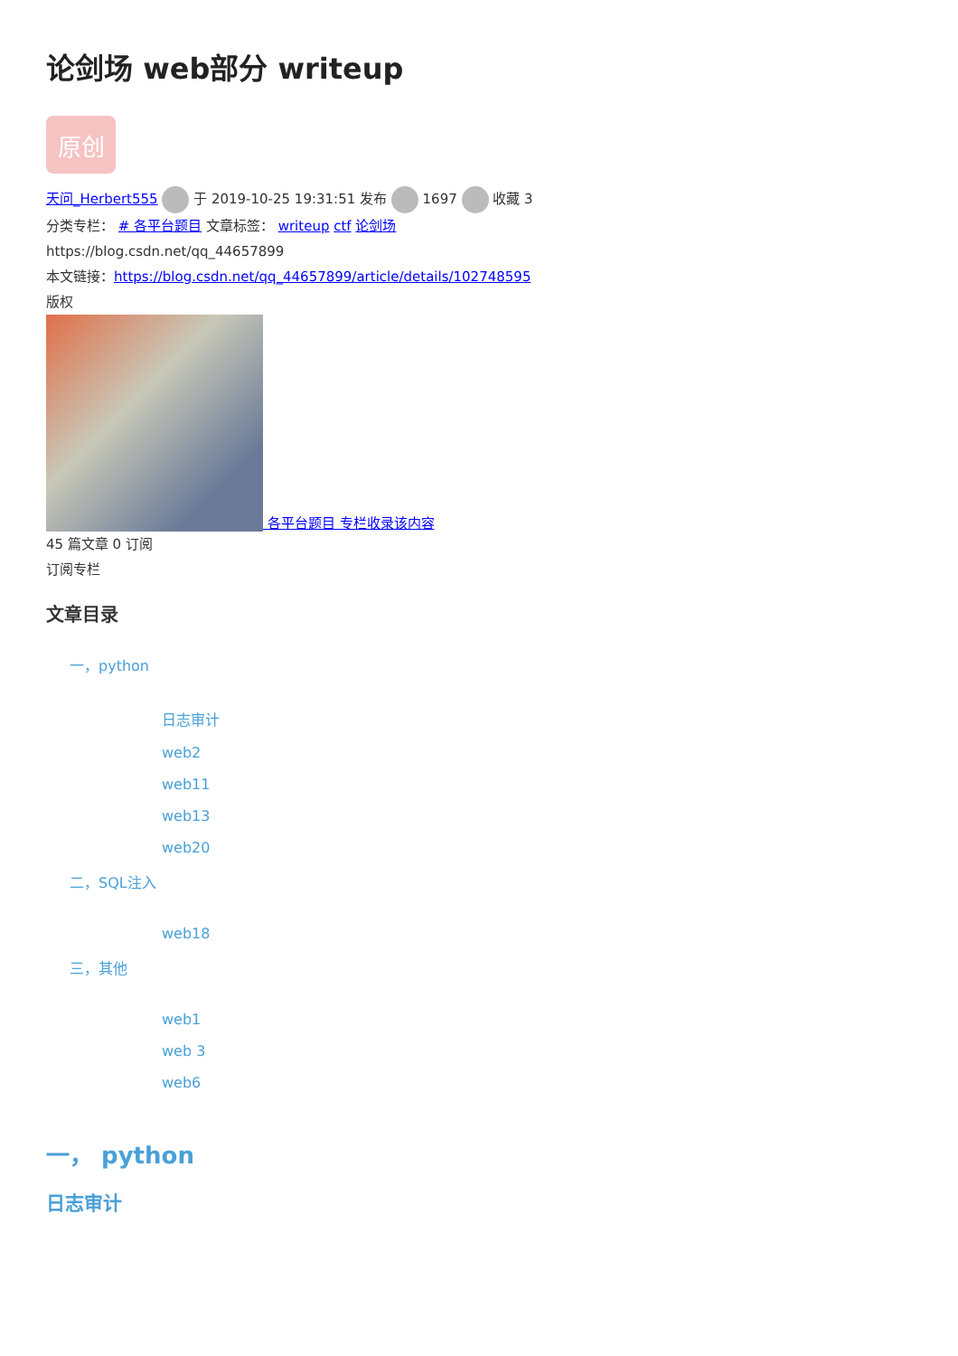论剑场 web部分 writeup
原创
天问_Herbert555 于 2019-10-25 19:31:51 发布 1697 收藏 3
分类专栏： # 各平台题目 文章标签： writeup ctf 论剑场
https://blog.csdn.net/qq_44657899
本文链接：https://blog.csdn.net/qq_44657899/article/details/102748595
版权
各平台题目 专栏收录该内容
45 篇文章 0 订阅
订阅专栏
文章目录
一，python
日志审计
web2
web11
web13
web20
二，SQL注入
web18
三，其他
web1
web 3
web6
一， python
日志审计